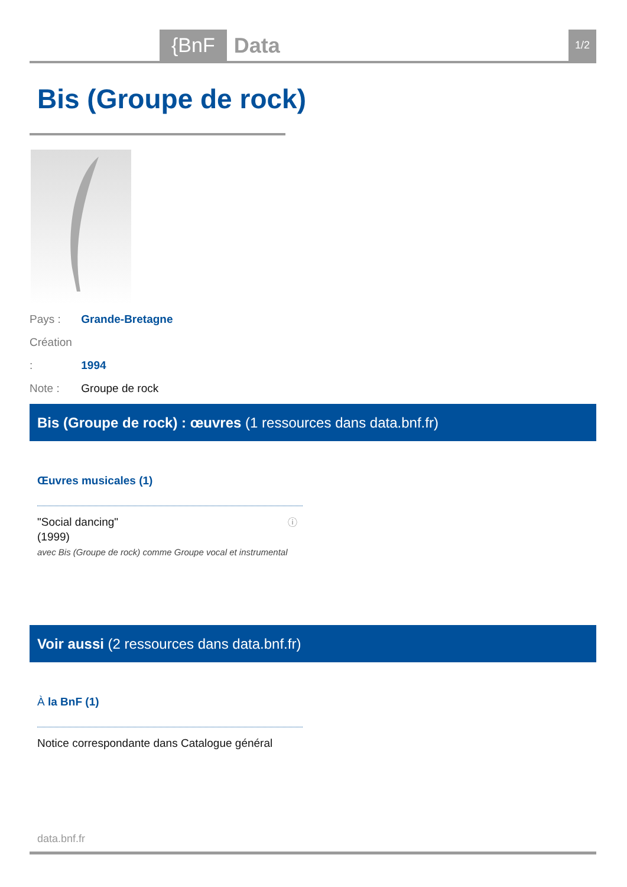{BnF Data 1/2
Bis (Groupe de rock)
Pays : Grande-Bretagne
Création : 1994
Note : Groupe de rock
Bis (Groupe de rock) : œuvres (1 ressources dans data.bnf.fr)
Œuvres musicales (1)
"Social dancing"
(1999)
avec Bis (Groupe de rock) comme Groupe vocal et instrumental
ⓘ
Voir aussi (2 ressources dans data.bnf.fr)
À la BnF (1)
Notice correspondante dans Catalogue général
data.bnf.fr